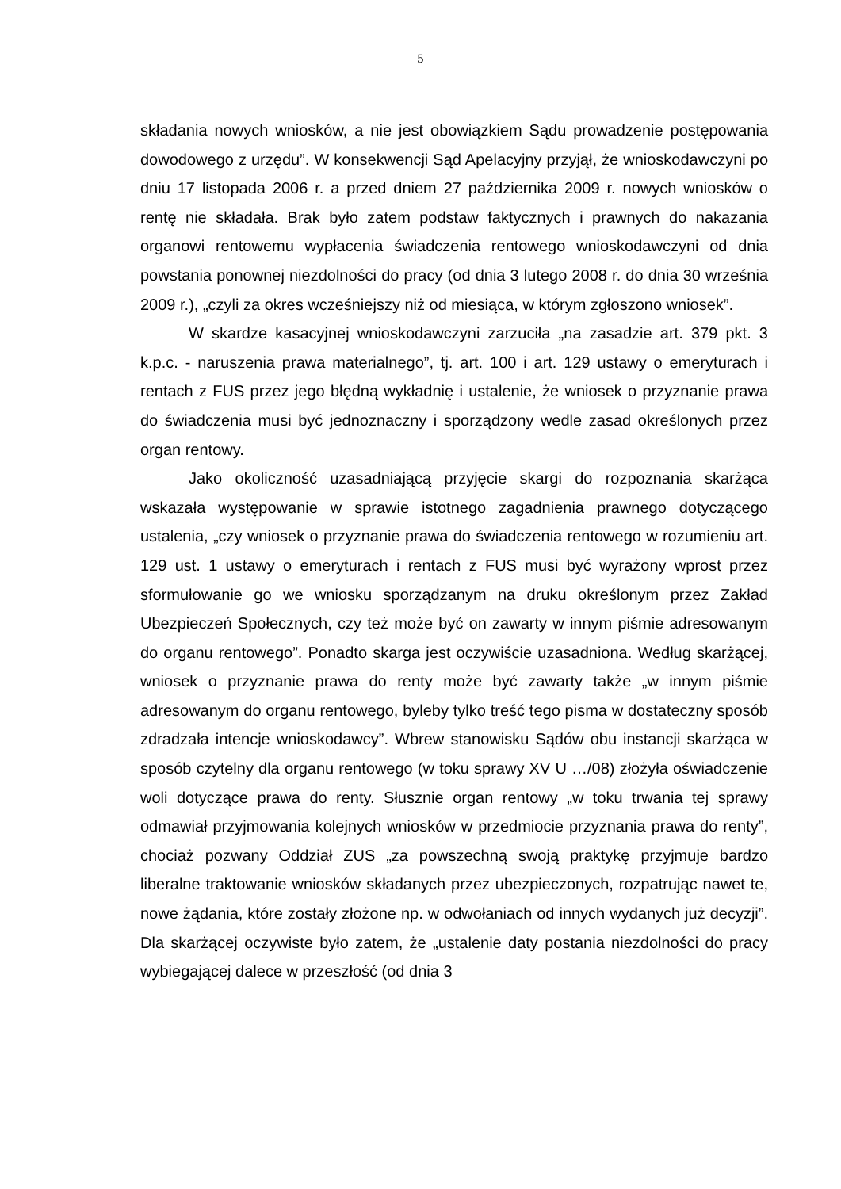5
składania nowych wniosków, a nie jest obowiązkiem Sądu prowadzenie postępowania dowodowego z urzędu”. W konsekwencji Sąd Apelacyjny przyjął, że wnioskodawczyni po dniu 17 listopada 2006 r. a przed dniem 27 października 2009 r. nowych wniosków o rentę nie składała. Brak było zatem podstaw faktycznych i prawnych do nakazania organowi rentowemu wypłacenia świadczenia rentowego wnioskodawczyni od dnia powstania ponownej niezdolności do pracy (od dnia 3 lutego 2008 r. do dnia 30 września 2009 r.), „czyli za okres wcześniejszy niż od miesiąca, w którym zgłoszono wniosek”.
W skardze kasacyjnej wnioskodawczyni zarzuciła „na zasadzie art. 379 pkt. 3 k.p.c. - naruszenia prawa materialnego”, tj. art. 100 i art. 129 ustawy o emeryturach i rentach z FUS przez jego błędną wykładnię i ustalenie, że wniosek o przyznanie prawa do świadczenia musi być jednoznaczny i sporządzony wedle zasad określonych przez organ rentowy.
Jako okoliczność uzasadniającą przyjęcie skargi do rozpoznania skarżąca wskazała występowanie w sprawie istotnego zagadnienia prawnego dotyczącego ustalenia, „czy wniosek o przyznanie prawa do świadczenia rentowego w rozumieniu art. 129 ust. 1 ustawy o emeryturach i rentach z FUS musi być wyrażony wprost przez sformułowanie go we wniosku sporządzanym na druku określonym przez Zakład Ubezpieczeń Społecznych, czy też może być on zawarty w innym piśmie adresowanym do organu rentowego”. Ponadto skarga jest oczywiście uzasadniona. Według skarżącej, wniosek o przyznanie prawa do renty może być zawarty także „w innym piśmie adresowanym do organu rentowego, byleby tylko treść tego pisma w dostateczny sposób zdradzała intencje wnioskodawcy”. Wbrew stanowisku Sądów obu instancji skarżąca w sposób czytelny dla organu rentowego (w toku sprawy XV U …/08) złożyła oświadczenie woli dotyczące prawa do renty. Słusznie organ rentowy „w toku trwania tej sprawy odmawiał przyjmowania kolejnych wniosków w przedmiocie przyznania prawa do renty”, chociaż pozwany Oddział ZUS „za powszechną swoją praktykę przyjmuje bardzo liberalne traktowanie wniosków składanych przez ubezpieczonych, rozpatrując nawet te, nowe żądania, które zostały złożone np. w odwołaniach od innych wydanych już decyzji”. Dla skarżącej oczywiste było zatem, że „ustalenie daty postania niezdolności do pracy wybiegającej dalece w przeszłość (od dnia 3